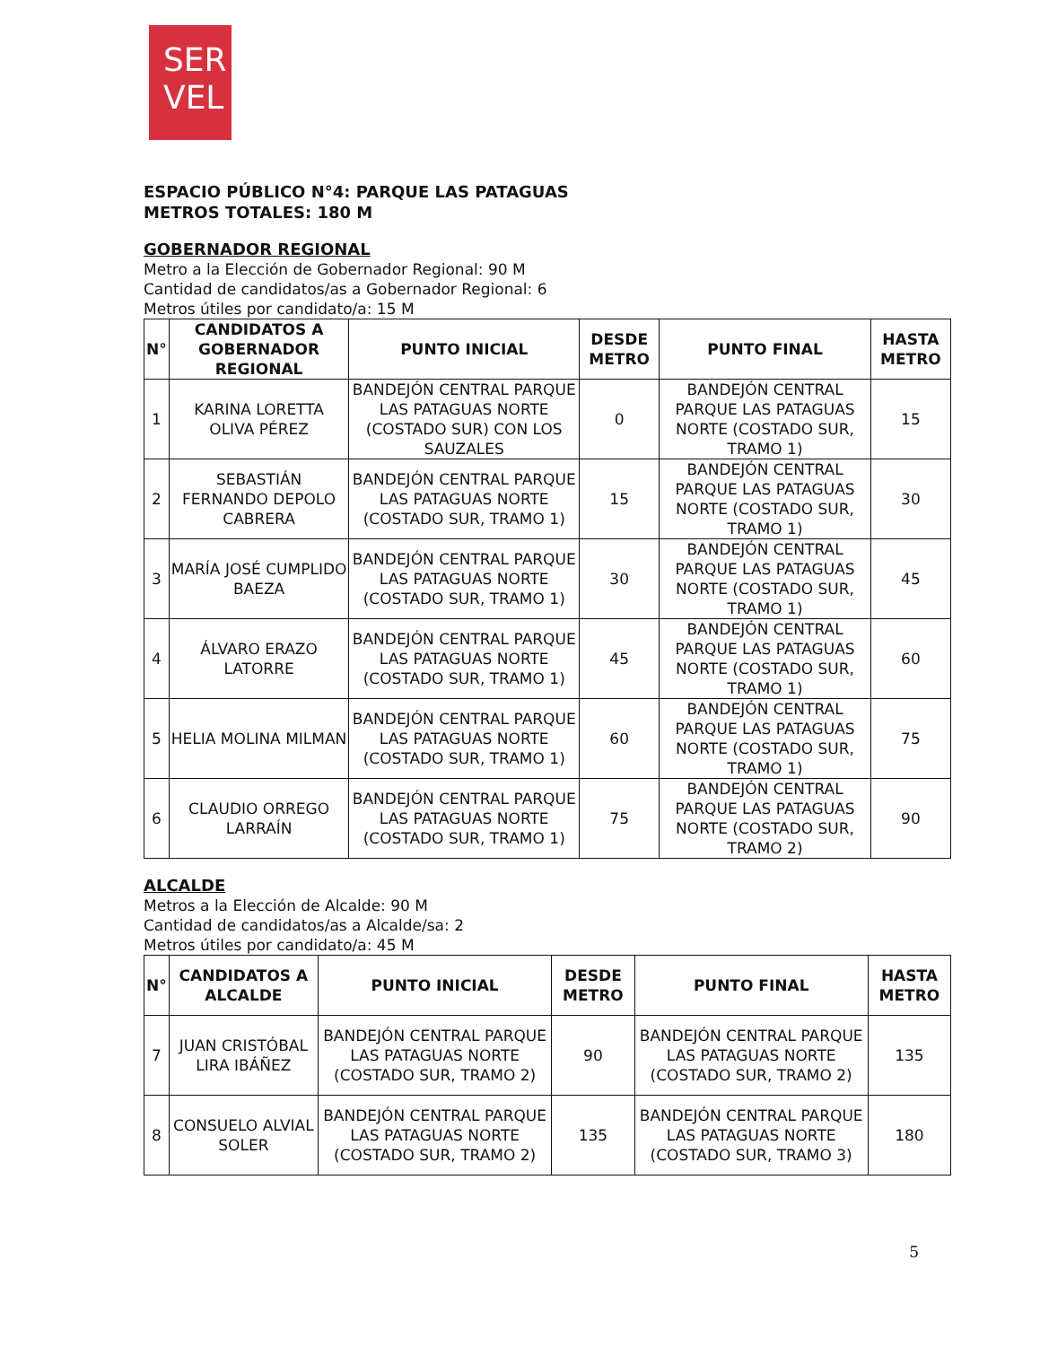SER
VEL
ESPACIO PÚBLICO N°4: PARQUE LAS PATAGUAS
METROS TOTALES: 180 M
GOBERNADOR REGIONAL
Metro a la Elección de Gobernador Regional: 90 M
Cantidad de candidatos/as a Gobernador Regional: 6
Metros útiles por candidato/a: 15 M
| N° | CANDIDATOS A GOBERNADOR REGIONAL | PUNTO INICIAL | DESDE METRO | PUNTO FINAL | HASTA METRO |
| --- | --- | --- | --- | --- | --- |
| 1 | KARINA LORETTA OLIVA PÉREZ | BANDEJÓN CENTRAL PARQUE LAS PATAGUAS NORTE (COSTADO SUR) CON LOS SAUZALES | 0 | BANDEJÓN CENTRAL PARQUE LAS PATAGUAS NORTE (COSTADO SUR, TRAMO 1) | 15 |
| 2 | SEBASTIÁN FERNANDO DEPOLO CABRERA | BANDEJÓN CENTRAL PARQUE LAS PATAGUAS NORTE (COSTADO SUR, TRAMO 1) | 15 | BANDEJÓN CENTRAL PARQUE LAS PATAGUAS NORTE (COSTADO SUR, TRAMO 1) | 30 |
| 3 | MARÍA JOSÉ CUMPLIDO BAEZA | BANDEJÓN CENTRAL PARQUE LAS PATAGUAS NORTE (COSTADO SUR, TRAMO 1) | 30 | BANDEJÓN CENTRAL PARQUE LAS PATAGUAS NORTE (COSTADO SUR, TRAMO 1) | 45 |
| 4 | ÁLVARO ERAZO LATORRE | BANDEJÓN CENTRAL PARQUE LAS PATAGUAS NORTE (COSTADO SUR, TRAMO 1) | 45 | BANDEJÓN CENTRAL PARQUE LAS PATAGUAS NORTE (COSTADO SUR, TRAMO 1) | 60 |
| 5 | HELIA MOLINA MILMAN | BANDEJÓN CENTRAL PARQUE LAS PATAGUAS NORTE (COSTADO SUR, TRAMO 1) | 60 | BANDEJÓN CENTRAL PARQUE LAS PATAGUAS NORTE (COSTADO SUR, TRAMO 1) | 75 |
| 6 | CLAUDIO ORREGO LARRAÍN | BANDEJÓN CENTRAL PARQUE LAS PATAGUAS NORTE (COSTADO SUR, TRAMO 1) | 75 | BANDEJÓN CENTRAL PARQUE LAS PATAGUAS NORTE (COSTADO SUR, TRAMO 2) | 90 |
ALCALDE
Metros a la Elección de Alcalde: 90 M
Cantidad de candidatos/as a Alcalde/sa: 2
Metros útiles por candidato/a: 45 M
| N° | CANDIDATOS A ALCALDE | PUNTO INICIAL | DESDE METRO | PUNTO FINAL | HASTA METRO |
| --- | --- | --- | --- | --- | --- |
| 7 | JUAN CRISTÓBAL LIRA IBÁÑEZ | BANDEJÓN CENTRAL PARQUE LAS PATAGUAS NORTE (COSTADO SUR, TRAMO 2) | 90 | BANDEJÓN CENTRAL PARQUE LAS PATAGUAS NORTE (COSTADO SUR, TRAMO 2) | 135 |
| 8 | CONSUELO ALVIAL SOLER | BANDEJÓN CENTRAL PARQUE LAS PATAGUAS NORTE (COSTADO SUR, TRAMO 2) | 135 | BANDEJÓN CENTRAL PARQUE LAS PATAGUAS NORTE (COSTADO SUR, TRAMO 3) | 180 |
5